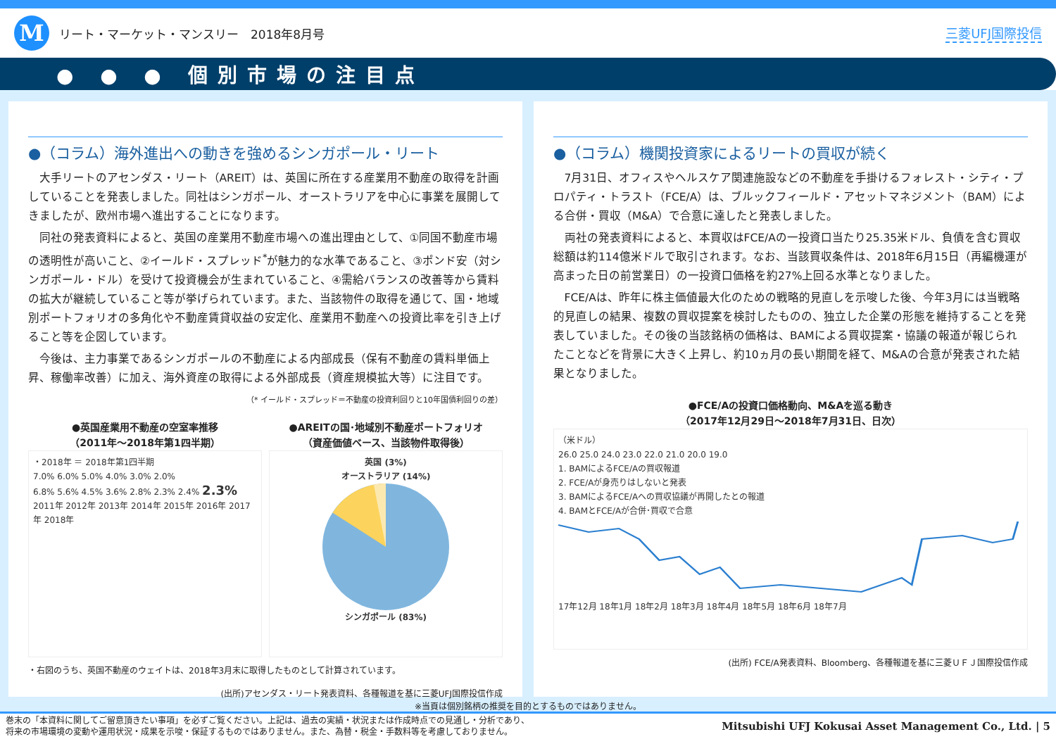M
リート・マーケット・マンスリー　2018年8月号
三菱UFJ国際投信
● ● ● 個別市場の注目点
●（コラム）海外進出への動きを強めるシンガポール・リート
大手リートのアセンダス・リート（AREIT）は、英国に所在する産業用不動産の取得を計画していることを発表しました。同社はシンガポール、オーストラリアを中心に事業を展開してきましたが、欧州市場へ進出することになります。
同社の発表資料によると、英国の産業用不動産市場への進出理由として、①同国不動産市場の透明性が高いこと、②イールド・スプレッド<sup>*</sup>が魅力的な水準であること、③ポンド安（対シンガポール・ドル）を受けて投資機会が生まれていること、④需給バランスの改善等から賃料の拡大が継続していること等が挙げられています。また、当該物件の取得を通じて、国・地域別ポートフォリオの多角化や不動産賃貸収益の安定化、産業用不動産への投資比率を引き上げること等を企図しています。
今後は、主力事業であるシンガポールの不動産による内部成長（保有不動産の賃料単価上昇、稼働率改善）に加え、海外資産の取得による外部成長（資産規模拡大等）に注目です。
（* イールド・スプレッド＝不動産の投資利回りと10年国債利回りの差）
●英国産業用不動産の空室率推移
（2011年～2018年第1四半期）
・2018年 ＝ 2018年第1四半期
7.0% 6.0% 5.0% 4.0% 3.0% 2.0%
6.8% 5.6% 4.5% 3.6% 2.8% 2.3% 2.4% 2.3%
2011年 2012年 2013年 2014年 2015年 2016年 2017年 2018年
●AREITの国･地域別不動産ポートフォリオ
（資産価値ベース、当該物件取得後）
英国 (3%)
オーストラリア (14%)
シンガポール (83%)
・右図のうち、英国不動産のウェイトは、2018年3月末に取得したものとして計算されています。
(出所)アセンダス・リート発表資料、各種報道を基に三菱UFJ国際投信作成
●（コラム）機関投資家によるリートの買収が続く
7月31日、オフィスやヘルスケア関連施設などの不動産を手掛けるフォレスト・シティ・プロパティ・トラスト（FCE/A）は、ブルックフィールド・アセットマネジメント（BAM）による合併・買収（M&A）で合意に達したと発表しました。
両社の発表資料によると、本買収はFCE/Aの一投資口当たり25.35米ドル、負債を含む買収総額は約114億米ドルで取引されます。なお、当該買収条件は、2018年6月15日（再編機運が高まった日の前営業日）の一投資口価格を約27%上回る水準となりました。
FCE/Aは、昨年に株主価値最大化のための戦略的見直しを示唆した後、今年3月には当戦略的見直しの結果、複数の買収提案を検討したものの、独立した企業の形態を維持することを発表していました。その後の当該銘柄の価格は、BAMによる買収提案・協議の報道が報じられたことなどを背景に大きく上昇し、約10ヵ月の長い期間を経て、M&Aの合意が発表された結果となりました。
●FCE/Aの投資口価格動向、M&Aを巡る動き
（2017年12月29日～2018年7月31日、日次）
（米ドル）
26.0 25.0 24.0 23.0 22.0 21.0 20.0 19.0
1. BAMによるFCE/Aの買収報道
2. FCE/Aが身売りはしないと発表
3. BAMによるFCE/Aへの買収協議が再開したとの報道
4. BAMとFCE/Aが合併･買収で合意
17年12月 18年1月 18年2月 18年3月 18年4月 18年5月 18年6月 18年7月
(出所) FCE/A発表資料、Bloomberg、各種報道を基に三菱ＵＦＪ国際投信作成
※当頁は個別銘柄の推奨を目的とするものではありません。
巻末の「本資料に関してご留意頂きたい事項」を必ずご覧ください。上記は、過去の実績・状況または作成時点での見通し・分析であり、
将来の市場環境の変動や運用状況・成果を示唆・保証するものではありません。また、為替・税金・手数料等を考慮しておりません。
Mitsubishi UFJ Kokusai Asset Management Co., Ltd. | 5